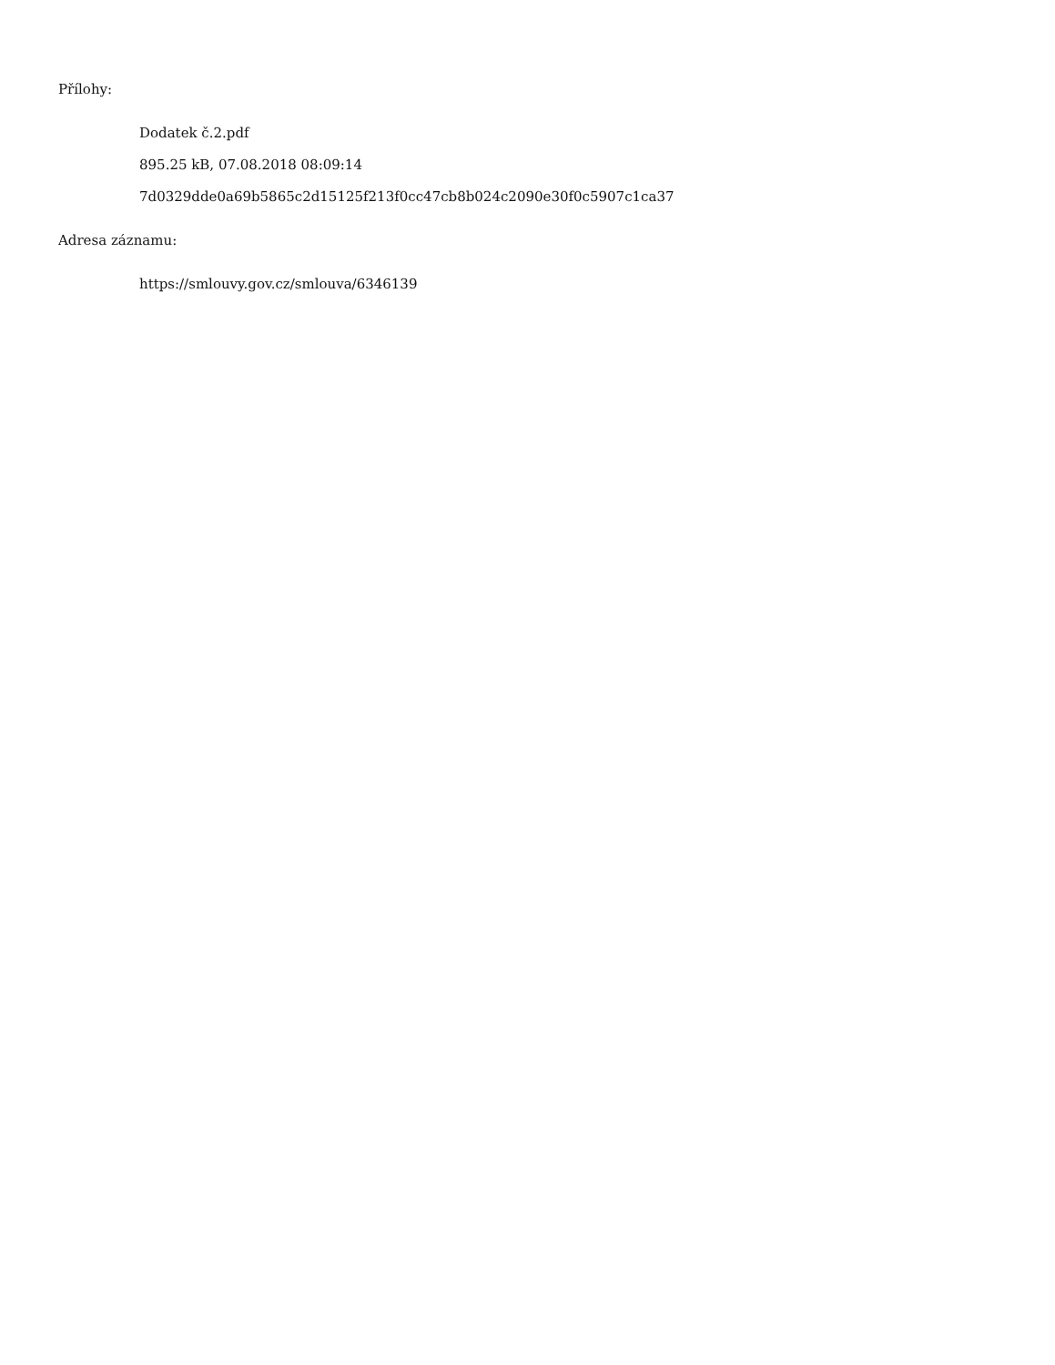Přílohy:
Dodatek č.2.pdf
895.25 kB, 07.08.2018 08:09:14
7d0329dde0a69b5865c2d15125f213f0cc47cb8b024c2090e30f0c5907c1ca37
Adresa záznamu:
https://smlouvy.gov.cz/smlouva/6346139